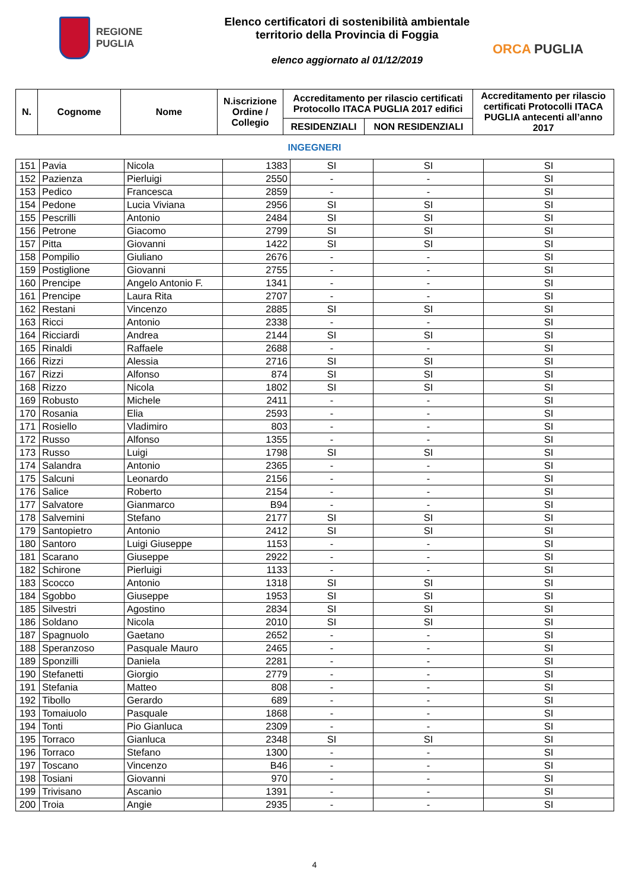REGIONE
PUGLIA
Elenco certificatori di sostenibilità ambientale
territorio della Provincia di Foggia
elenco aggiornato al 01/12/2019
ORCA PUGLIA
| N. | Cognome | Nome | N.iscrizione Ordine / Collegio | Accreditamento per rilascio certificati Protocollo ITACA PUGLIA 2017 edifici | | Accreditamento per rilascio certificati Protocolli ITACA PUGLIA antecenti all’anno 2017 |
| --- | --- | --- | --- | --- | --- | --- |
| | | | | RESIDENZIALI | NON RESIDENZIALI | |
INGEGNERI
| 151 | Pavia | Nicola | 1383 | SI | SI | SI |
| 152 | Pazienza | Pierluigi | 2550 | - | - | SI |
| 153 | Pedico | Francesca | 2859 | - | - | SI |
| 154 | Pedone | Lucia Viviana | 2956 | SI | SI | SI |
| 155 | Pescrilli | Antonio | 2484 | SI | SI | SI |
| 156 | Petrone | Giacomo | 2799 | SI | SI | SI |
| 157 | Pitta | Giovanni | 1422 | SI | SI | SI |
| 158 | Pompilio | Giuliano | 2676 | - | - | SI |
| 159 | Postiglione | Giovanni | 2755 | - | - | SI |
| 160 | Prencipe | Angelo Antonio F. | 1341 | - | - | SI |
| 161 | Prencipe | Laura Rita | 2707 | - | - | SI |
| 162 | Restani | Vincenzo | 2885 | SI | SI | SI |
| 163 | Ricci | Antonio | 2338 | - | - | SI |
| 164 | Ricciardi | Andrea | 2144 | SI | SI | SI |
| 165 | Rinaldi | Raffaele | 2688 | - | - | SI |
| 166 | Rizzi | Alessia | 2716 | SI | SI | SI |
| 167 | Rizzi | Alfonso | 874 | SI | SI | SI |
| 168 | Rizzo | Nicola | 1802 | SI | SI | SI |
| 169 | Robusto | Michele | 2411 | - | - | SI |
| 170 | Rosania | Elia | 2593 | - | - | SI |
| 171 | Rosiello | Vladimiro | 803 | - | - | SI |
| 172 | Russo | Alfonso | 1355 | - | - | SI |
| 173 | Russo | Luigi | 1798 | SI | SI | SI |
| 174 | Salandra | Antonio | 2365 | - | - | SI |
| 175 | Salcuni | Leonardo | 2156 | - | - | SI |
| 176 | Salice | Roberto | 2154 | - | - | SI |
| 177 | Salvatore | Gianmarco | B94 | - | - | SI |
| 178 | Salvemini | Stefano | 2177 | SI | SI | SI |
| 179 | Santopietro | Antonio | 2412 | SI | SI | SI |
| 180 | Santoro | Luigi Giuseppe | 1153 | - | - | SI |
| 181 | Scarano | Giuseppe | 2922 | - | - | SI |
| 182 | Schirone | Pierluigi | 1133 | - | - | SI |
| 183 | Scocco | Antonio | 1318 | SI | SI | SI |
| 184 | Sgobbo | Giuseppe | 1953 | SI | SI | SI |
| 185 | Silvestri | Agostino | 2834 | SI | SI | SI |
| 186 | Soldano | Nicola | 2010 | SI | SI | SI |
| 187 | Spagnuolo | Gaetano | 2652 | - | - | SI |
| 188 | Speranzoso | Pasquale Mauro | 2465 | - | - | SI |
| 189 | Sponzilli | Daniela | 2281 | - | - | SI |
| 190 | Stefanetti | Giorgio | 2779 | - | - | SI |
| 191 | Stefania | Matteo | 808 | - | - | SI |
| 192 | Tibollo | Gerardo | 689 | - | - | SI |
| 193 | Tomaiuolo | Pasquale | 1868 | - | - | SI |
| 194 | Tonti | Pio Gianluca | 2309 | - | - | SI |
| 195 | Torraco | Gianluca | 2348 | SI | SI | SI |
| 196 | Torraco | Stefano | 1300 | - | - | SI |
| 197 | Toscano | Vincenzo | B46 | - | - | SI |
| 198 | Tosiani | Giovanni | 970 | - | - | SI |
| 199 | Trivisano | Ascanio | 1391 | - | - | SI |
| 200 | Troia | Angie | 2935 | - | - | SI |
4